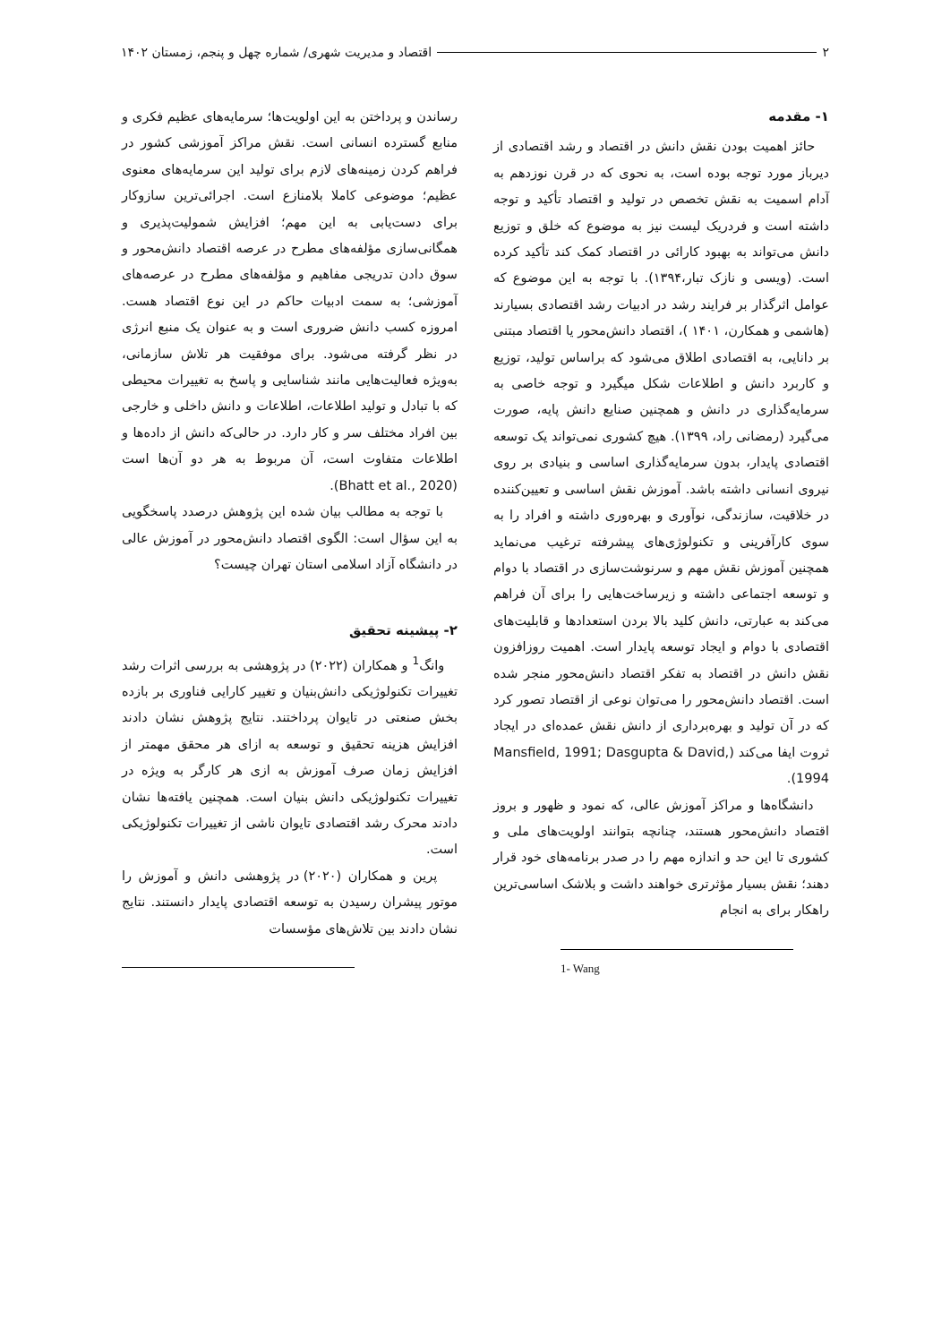۲ اقتصاد و مدیریت شهری/ شماره چهل و پنجم، زمستان ۱۴۰۲
۱- مقدمه
حائز اهمیت بودن نقش دانش در اقتصاد و رشد اقتصادی از دیرباز مورد توجه بوده است، به نحوی که در قرن نوزدهم به آدام اسمیت به نقش تخصص در تولید و اقتصاد تأکید و توجه داشته است و فردریک لیست نیز به موضوع که خلق و توزیع دانش می‌تواند به بهبود کارائی در اقتصاد کمک کند تأکید کرده است. (ویسی و نازک تبار،۱۳۹۴). با توجه به این موضوع که عوامل اثرگذار بر فرایند رشد در ادبیات رشد اقتصادی بسیارند (هاشمی و همکارن، ۱۴۰۱ )، اقتصاد دانش‌محور یا اقتصاد مبتنی بر دانایی، به اقتصادی اطلاق می‌شود که براساس تولید، توزیع و کاربرد دانش و اطلاعات شکل میگیرد و توجه خاصی به سرمایه‌گذاری در دانش و همچنین صنایع دانش پایه، صورت می‌گیرد (رمضانی راد، ۱۳۹۹). هیچ کشوری نمی‌تواند یک توسعه اقتصادی پایدار، بدون سرمایه‌گذاری اساسی و بنیادی بر روی نیروی انسانی داشته باشد. آموزش نقش اساسی و تعیین‌کننده در خلاقیت، سازندگی، نوآوری و بهره‌وری داشته و افراد را به سوی کارآفرینی و تکنولوژی‌های پیشرفته ترغیب می‌نماید همچنین آموزش نقش مهم و سرنوشت‌سازی در اقتصاد با دوام و توسعه اجتماعی داشته و زیرساخت‌هایی را برای آن فراهم می‌کند به عبارتی، دانش کلید بالا بردن استعدادها و قابلیت‌های اقتصادی با دوام و ایجاد توسعه پایدار است. اهمیت روزافزون نقش دانش در اقتصاد به تفکر اقتصاد دانش‌محور منجر شده است. اقتصاد دانش‌محور را می‌توان نوعی از اقتصاد تصور کرد که در آن تولید و بهره‌برداری از دانش نقش عمده‌ای در ایجاد ثروت ایفا می‌کند (Mansfield, 1991; Dasgupta & David, 1994).
دانشگاه‌ها و مراکز آموزش عالی، که نمود و ظهور و بروز اقتصاد دانش‌محور هستند، چنانچه بتوانند اولویت‌های ملی و کشوری تا این حد و اندازه مهم را در صدر برنامه‌های خود قرار دهند؛ نقش بسیار مؤثرتری خواهند داشت و بلاشک اساسی‌ترین راهکار برای به انجام
1- Wang
رساندن و پرداختن به این اولویت‌ها؛ سرمایه‌های عظیم فکری و منابع گسترده انسانی است. نقش مراکز آموزشی کشور در فراهم کردن زمینه‌های لازم برای تولید این سرمایه‌های معنوی عظیم؛ موضوعی کاملا بلامنازع است. اجرائی‌ترین سازوکار برای دست‌یابی به این مهم؛ افزایش شمولیت‌پذیری و همگانی‌سازی مؤلفه‌های مطرح در عرصه اقتصاد دانش‌محور و سوق دادن تدریجی مفاهیم و مؤلفه‌های مطرح در عرصه‌های آموزشی؛ به سمت ادبیات حاکم در این نوع اقتصاد هست. امروزه کسب دانش ضروری است و به عنوان یک منبع انرژی در نظر گرفته می‌شود. برای موفقیت هر تلاش سازمانی، به‌ویژه فعالیت‌هایی مانند شناسایی و پاسخ به تغییرات محیطی که با تبادل و تولید اطلاعات، اطلاعات و دانش داخلی و خارجی بین افراد مختلف سر و کار دارد. در حالی‌که دانش از داده‌ها و اطلاعات متفاوت است، آن مربوط به هر دو آن‌ها است (Bhatt et al., 2020).
با توجه به مطالب بیان شده این پژوهش درصدد پاسخگویی به این سؤال است: الگوی اقتصاد دانش‌محور در آموزش عالی در دانشگاه آزاد اسلامی استان تهران چیست؟
۲- پیشینه تحقیق
وانگ<sup>1</sup> و همکاران (۲۰۲۲) در پژوهشی به بررسی اثرات رشد تغییرات تکنولوژیکی دانش‌بنیان و تغییر کارایی فناوری بر بازده بخش صنعتی در تایوان پرداختند. نتایج پژوهش نشان دادند افزایش هزینه تحقیق و توسعه به ازای هر محقق مهمتر از افزایش زمان صرف آموزش به ازی هر کارگر به ویژه در تغییرات تکنولوژیکی دانش بنیان است. همچنین یافته‌ها نشان دادند محرک رشد اقتصادی تایوان ناشی از تغییرات تکنولوژیکی است.
پرین و همکاران (۲۰۲۰) در پژوهشی دانش و آموزش را موتور پیشران رسیدن به توسعه اقتصادی پایدار دانستند. نتایج نشان دادند بین تلاش‌های مؤسسات